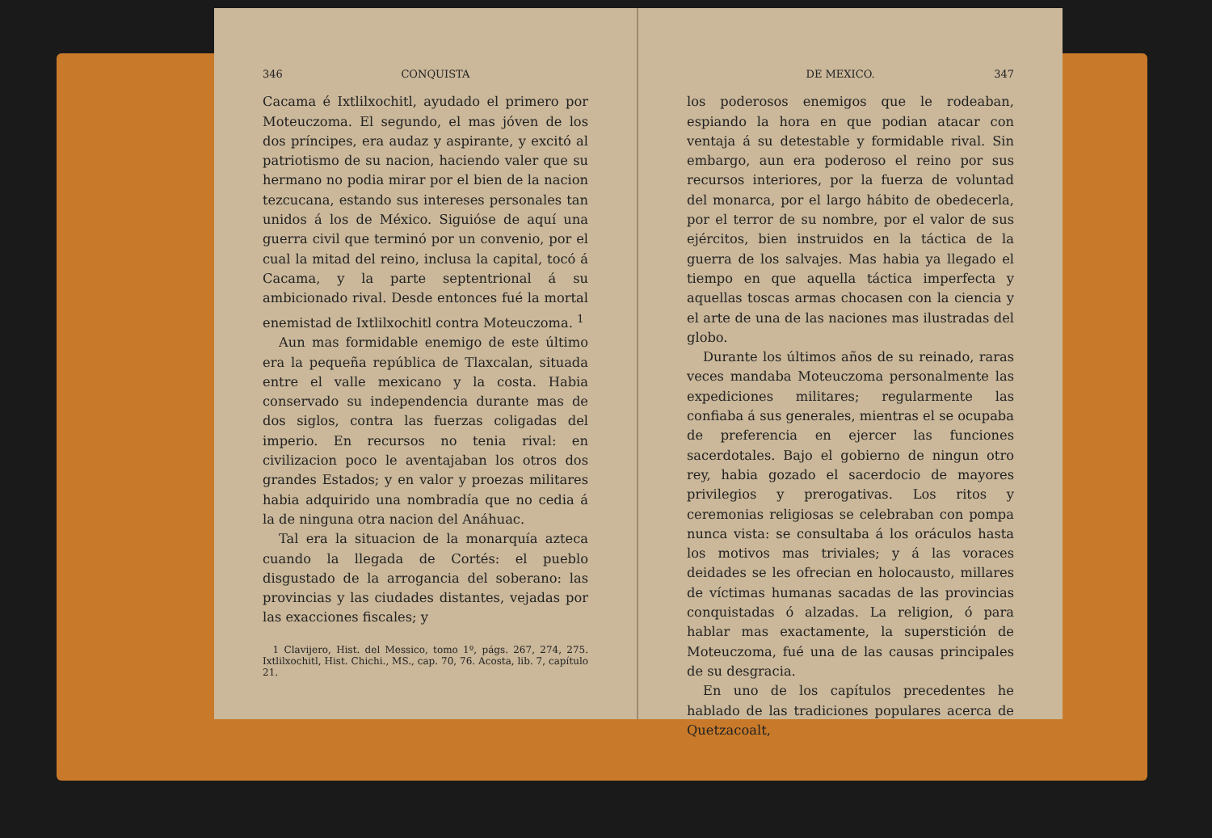346 CONQUISTA
Cacama é Ixtlilxochitl, ayudado el primero por Moteuczoma. El segundo, el mas jóven de los dos príncipes, era audaz y aspirante, y excitó al patriotismo de su nacion, haciendo valer que su hermano no podia mirar por el bien de la nacion tezcucana, estando sus intereses personales tan unidos á los de México. Siguióse de aquí una guerra civil que terminó por un convenio, por el cual la mitad del reino, inclusa la capital, tocó á Cacama, y la parte septentrional á su ambicionado rival. Desde entonces fué la mortal enemistad de Ixtlilxochitl contra Moteuczoma. <sup>1</sup>
Aun mas formidable enemigo de este último era la pequeña república de Tlaxcalan, situada entre el valle mexicano y la costa. Habia conservado su independencia durante mas de dos siglos, contra las fuerzas coligadas del imperio. En recursos no tenia rival: en civilizacion poco le aventajaban los otros dos grandes Estados; y en valor y proezas militares habia adquirido una nombradía que no cedia á la de ninguna otra nacion del Anáhuac.
Tal era la situacion de la monarquía azteca cuando la llegada de Cortés: el pueblo disgustado de la arrogancia del soberano: las provincias y las ciudades distantes, vejadas por las exacciones fiscales; y
1 Clavijero, Hist. del Messico, tomo 1º, págs. 267, 274, 275. Ixtlilxochitl, Hist. Chichi., MS., cap. 70, 76. Acosta, lib. 7, capítulo 21.
DE MEXICO. 347
los poderosos enemigos que le rodeaban, espiando la hora en que podian atacar con ventaja á su detestable y formidable rival. Sin embargo, aun era poderoso el reino por sus recursos interiores, por la fuerza de voluntad del monarca, por el largo hábito de obedecerla, por el terror de su nombre, por el valor de sus ejércitos, bien instruidos en la táctica de la guerra de los salvajes. Mas habia ya llegado el tiempo en que aquella táctica imperfecta y aquellas toscas armas chocasen con la ciencia y el arte de una de las naciones mas ilustradas del globo.
Durante los últimos años de su reinado, raras veces mandaba Moteuczoma personalmente las expediciones militares; regularmente las confiaba á sus generales, mientras el se ocupaba de preferencia en ejercer las funciones sacerdotales. Bajo el gobierno de ningun otro rey, habia gozado el sacerdocio de mayores privilegios y prerogativas. Los ritos y ceremonias religiosas se celebraban con pompa nunca vista: se consultaba á los oráculos hasta los motivos mas triviales; y á las voraces deidades se les ofrecian en holocausto, millares de víctimas humanas sacadas de las provincias conquistadas ó alzadas. La religion, ó para hablar mas exactamente, la superstición de Moteuczoma, fué una de las causas principales de su desgracia.
En uno de los capítulos precedentes he hablado de las tradiciones populares acerca de Quetzacoalt,